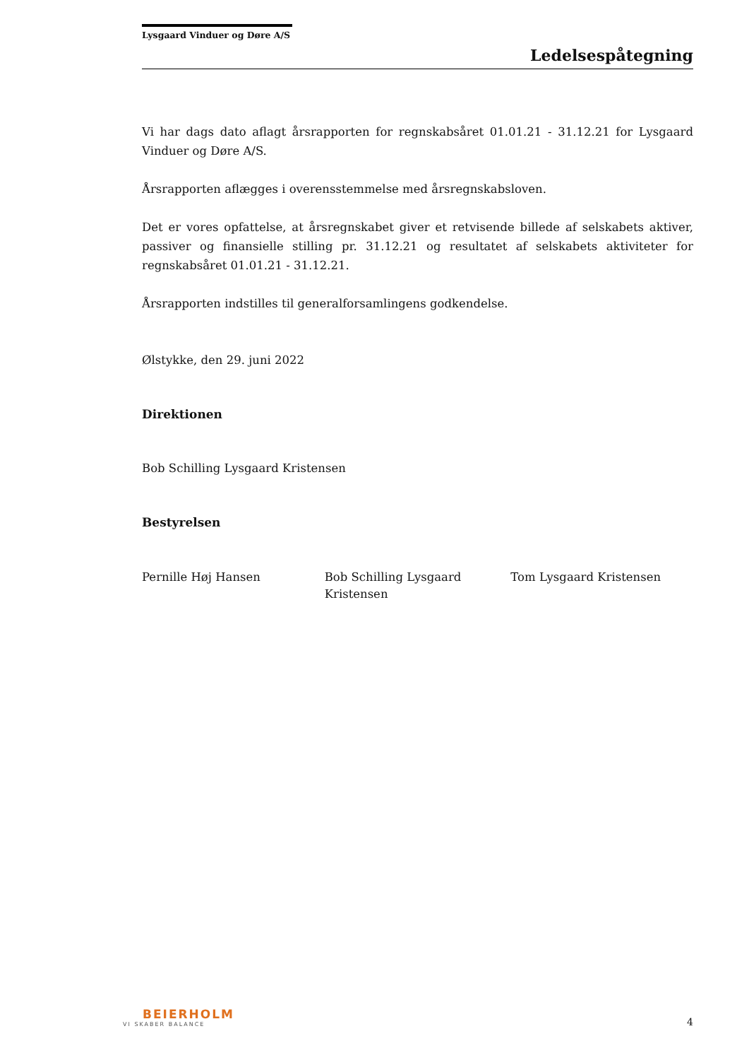Lysgaard Vinduer og Døre A/S
Ledelsespåtegning
Vi har dags dato aflagt årsrapporten for regnskabsåret 01.01.21 - 31.12.21 for Lysgaard Vinduer og Døre A/S.
Årsrapporten aflægges i overensstemmelse med årsregnskabsloven.
Det er vores opfattelse, at årsregnskabet giver et retvisende billede af selskabets aktiver, passiver og finansielle stilling pr. 31.12.21 og resultatet af selskabets aktiviteter for regnskabsåret 01.01.21 - 31.12.21.
Årsrapporten indstilles til generalforsamlingens godkendelse.
Ølstykke, den 29. juni 2022
Direktionen
Bob Schilling Lysgaard Kristensen
Bestyrelsen
Pernille Høj Hansen Bob Schilling Lysgaard Kristensen
Tom Lysgaard Kristensen
BEIERHOLM
VI SKABER BALANCE
4